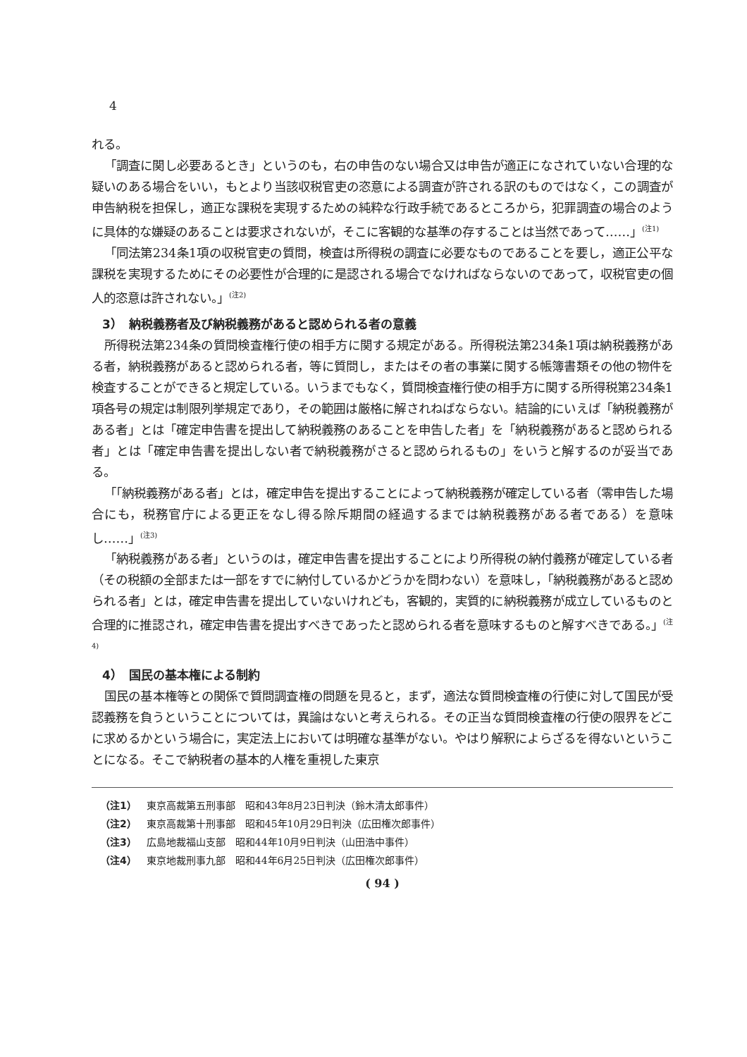4
れる。
「調査に関し必要あるとき」というのも，右の申告のない場合又は申告が適正になされていない合理的な疑いのある場合をいい，もとより当該収税官吏の恣意による調査が許される訳のものではなく，この調査が申告納税を担保し，適正な課税を実現するための純粋な行政手続であるところから，犯罪調査の場合のように具体的な嫌疑のあることは要求されないが，そこに客観的な基準の存することは当然であって……」<sup>(注1)</sup>
「同法第234条1項の収税官吏の質問，検査は所得税の調査に必要なものであることを要し，適正公平な課税を実現するためにその必要性が合理的に是認される場合でなければならないのであって，収税官吏の個人的恣意は許されない。」<sup>(注2)</sup>
3）　納税義務者及び納税義務があると認められる者の意義
所得税法第234条の質問検査権行使の相手方に関する規定がある。所得税法第234条1項は納税義務がある者，納税義務があると認められる者，等に質問し，またはその者の事業に関する帳簿書類その他の物件を検査することができると規定している。いうまでもなく，質問検査権行使の相手方に関する所得税第234条1項各号の規定は制限列挙規定であり，その範囲は厳格に解されねばならない。結論的にいえば「納税義務がある者」とは「確定申告書を提出して納税義務のあることを申告した者」を「納税義務があると認められる者」とは「確定申告書を提出しない者で納税義務がさると認められるもの」をいうと解するのが妥当である。
「「納税義務がある者」とは，確定申告を提出することによって納税義務が確定している者（零申告した場合にも，税務官庁による更正をなし得る除斥期間の経過するまでは納税義務がある者である）を意味し……」<sup>(注3)</sup>
「納税義務がある者」というのは，確定申告書を提出することにより所得税の納付義務が確定している者（その税額の全部または一部をすでに納付しているかどうかを問わない）を意味し，「納税義務があると認められる者」とは，確定申告書を提出していないけれども，客観的，実質的に納税義務が成立しているものと合理的に推認され，確定申告書を提出すべきであったと認められる者を意味するものと解すべきである。」<sup>(注4)</sup>
4）　国民の基本権による制約
国民の基本権等との関係で質問調査権の問題を見ると，まず，適法な質問検査権の行使に対して国民が受認義務を負うということについては，異論はないと考えられる。その正当な質問検査権の行使の限界をどこに求めるかという場合に，実定法上においては明確な基準がない。やはり解釈によらざるを得ないということになる。そこで納税者の基本的人権を重視した東京
（注1） 東京高裁第五刑事部　昭和43年8月23日判決（鈴木清太郎事件）
（注2） 東京高裁第十刑事部　昭和45年10月29日判決（広田権次郎事件）
（注3） 広島地裁福山支部　昭和44年10月9日判決（山田浩中事件）
（注4） 東京地裁刑事九部　昭和44年6月25日判決（広田権次郎事件）
( 94 )